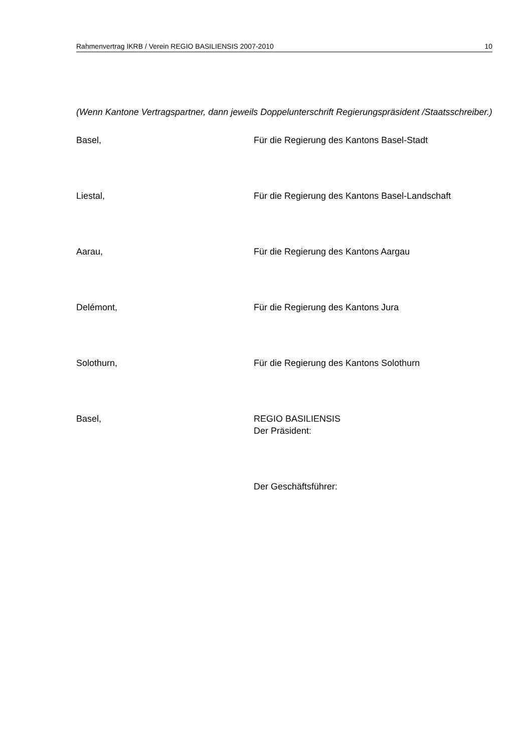Rahmenvertrag IKRB / Verein REGIO BASILIENSIS 2007-2010 10
(Wenn Kantone Vertragspartner, dann jeweils Doppelunterschrift Regierungspräsident /Staatsschreiber.)
Basel, Für die Regierung des Kantons Basel-Stadt
Liestal, Für die Regierung des Kantons Basel-Landschaft
Aarau, Für die Regierung des Kantons Aargau
Delémont, Für die Regierung des Kantons Jura
Solothurn, Für die Regierung des Kantons Solothurn
Basel, REGIO BASILIENSIS
Der Präsident:
Der Geschäftsführer: